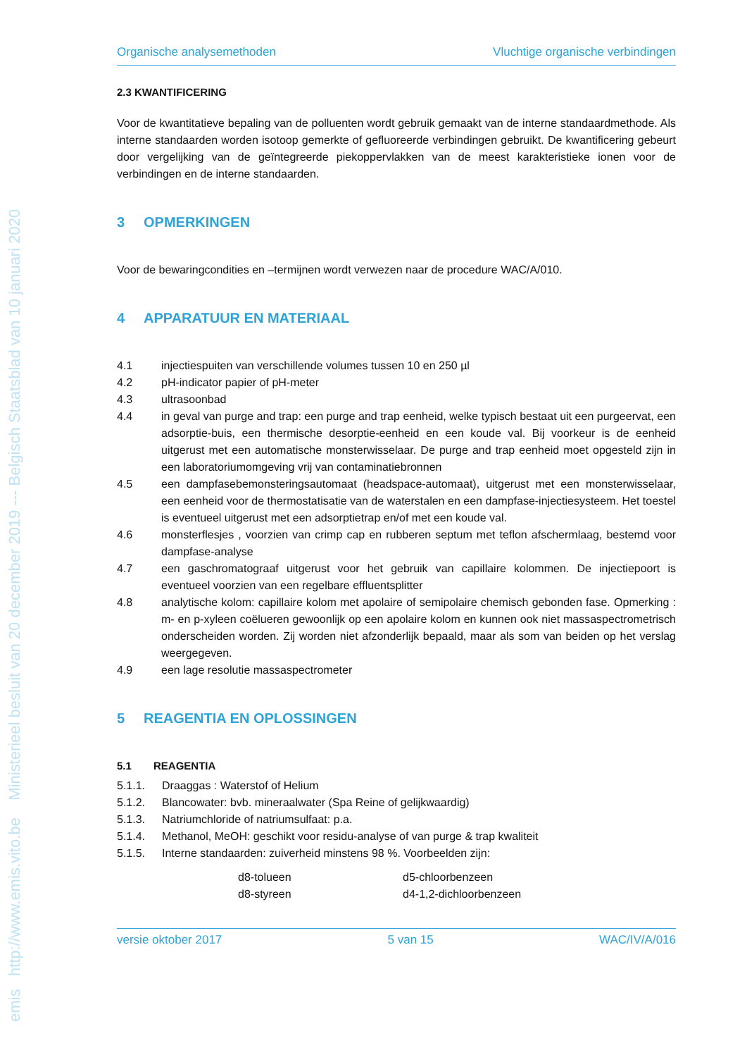emis http://www.emis.vito.be Ministerieel besluit van 20 december 2019 --- Belgisch Staatsblad van 10 januari 2020
Organische analysemethoden Vluchtige organische verbindingen
2.3 KWANTIFICERING
Voor de kwantitatieve bepaling van de polluenten wordt gebruik gemaakt van de interne standaardmethode. Als interne standaarden worden isotoop gemerkte of gefluoreerde verbindingen gebruikt. De kwantificering gebeurt door vergelijking van de geïntegreerde piekoppervlakken van de meest karakteristieke ionen voor de verbindingen en de interne standaarden.
3 OPMERKINGEN
Voor de bewaringcondities en –termijnen wordt verwezen naar de procedure WAC/A/010.
4 APPARATUUR EN MATERIAAL
4.1 injectiespuiten van verschillende volumes tussen 10 en 250 µl
4.2 pH-indicator papier of pH-meter
4.3 ultrasoonbad
4.4 in geval van purge and trap: een purge and trap eenheid, welke typisch bestaat uit een purgeervat, een adsorptie-buis, een thermische desorptie-eenheid en een koude val. Bij voorkeur is de eenheid uitgerust met een automatische monsterwisselaar. De purge and trap eenheid moet opgesteld zijn in een laboratoriumomgeving vrij van contaminatiebronnen
4.5 een dampfasebemonsteringsautomaat (headspace-automaat), uitgerust met een monsterwisselaar, een eenheid voor de thermostatisatie van de waterstalen en een dampfase-injectiesysteem. Het toestel is eventueel uitgerust met een adsorptietrap en/of met een koude val.
4.6 monsterflesjes , voorzien van crimp cap en rubberen septum met teflon afschermlaag, bestemd voor dampfase-analyse
4.7 een gaschromatograaf uitgerust voor het gebruik van capillaire kolommen. De injectiepoort is eventueel voorzien van een regelbare effluentsplitter
4.8 analytische kolom: capillaire kolom met apolaire of semipolaire chemisch gebonden fase. Opmerking : m- en p-xyleen coëlueren gewoonlijk op een apolaire kolom en kunnen ook niet massaspectrometrisch onderscheiden worden. Zij worden niet afzonderlijk bepaald, maar als som van beiden op het verslag weergegeven.
4.9 een lage resolutie massaspectrometer
5 REAGENTIA EN OPLOSSINGEN
5.1 REAGENTIA
5.1.1. Draaggas : Waterstof of Helium
5.1.2. Blancowater: bvb. mineraalwater (Spa Reine of gelijkwaardig)
5.1.3. Natriumchloride of natriumsulfaat: p.a.
5.1.4. Methanol, MeOH: geschikt voor residu-analyse of van purge & trap kwaliteit
5.1.5. Interne standaarden: zuiverheid minstens 98 %. Voorbeelden zijn:
d8-tolueen d5-chloorbenzeen d8-styreen d4-1,2-dichloorbenzeen
versie oktober 2017 5 van 15 WAC/IV/A/016